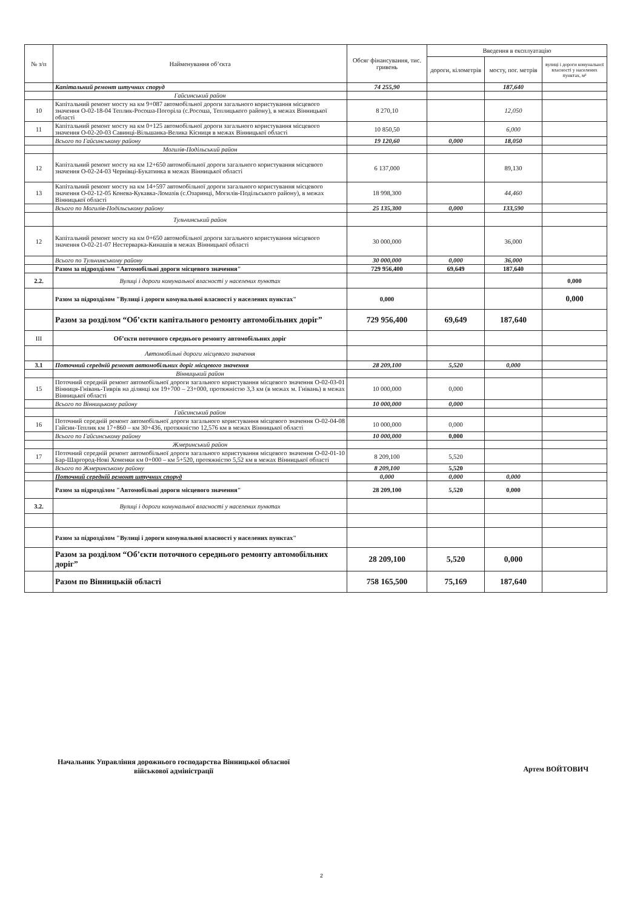| № з/п | Найменування об’єкта | Обсяг фінансування, тис. гривень | Введення в експлуатацію | | |
| --- | --- | --- | --- | --- | --- |
| | | | дороги, кілометрів | мосту, пог. метрів | вулиці і дороги комунальної власності у населених пунктах, м² |
| | Капітальний ремонт штучних споруд | 74 255,90 | | 187,640 | |
| | Гайсинський район | | | | |
| 10 | Капітальний ремонт мосту на км 9+087 автомобільної дороги загального користування місцевого значення О-02-18-04 Теплик-Росоша-Погоріла (с.Росоша, Теплицького району), в межах Вінницької області | 8 270,10 | | 12,050 | |
| 11 | Капітальний ремонт мосту на км 0+125 автомобільної дороги загального користування місцевого значення О-02-20-03 Савинці-Вільшанка-Велика Кісниця в межах Вінницької області | 10 850,50 | | 6,000 | |
| | Всього по Гайсинському району | 19 120,60 | 0,000 | 18,050 | |
| | Могилів-Подільський район | | | | |
| 12 | Капітальний ремонт мосту на км 12+650 автомобільної дороги загального користування місцевого значення О-02-24-03 Чернівці-Букатинка в межах Вінницької області | 6 137,000 | | 89,130 | |
| 13 | Капітальний ремонт мосту на км 14+597 автомобільної дороги загального користування місцевого значення О-02-12-05 Конева-Кукавка-Ломазів (с.Озаринці, Могилів-Подільського району), в межах Вінницької області | 18 998,300 | | 44,460 | |
| | Всього по Могилів-Подільському району | 25 135,300 | 0,000 | 133,590 | |
| | Тульчинський район | | | | |
| 12 | Капітальний ремонт мосту на км 0+650 автомобільної дороги загального користування місцевого значення О-02-21-07 Нестерварка-Кинашів в межах Вінницької області | 30 000,000 | | 36,000 | |
| | Всього по Тульчинському району | 30 000,000 | 0,000 | 36,000 | |
| | Разом за підрозділом "Автомобільні дороги місцевого значення" | 729 956,400 | 69,649 | 187,640 | |
| 2.2. | Вулиці і дороги комунальної власності у населених пунктах | | | | 0,000 |
| | Разом за підрозділом "Вулиці і дороги комунальної власності у населених пунктах" | 0,000 | | | 0,000 |
| | Разом за розділом “Об’єкти капітального ремонту автомобільних доріг” | 729 956,400 | 69,649 | 187,640 | |
| III | Об’єкти поточного середнього ремонту автомобільних доріг | | | | |
| | Автомобільні дороги місцевого значення | | | | |
| 3.1 | Поточний середній ремонт автомобільних доріг місцевого значення | 28 209,100 | 5,520 | 0,000 | |
| | Вінницький район | | | | |
| 15 | Поточний середній ремонт автомобільної дороги загального користування місцевого значення О-02-03-01 Вінниця-Гнівань-Тиврів на ділянці км 19+700 – 23+000, протяжністю 3,3 км (в межах м. Гнівань) в межах Вінницької області | 10 000,000 | 0,000 | | |
| | Всього по Вінницькому району | 10 000,000 | 0,000 | | |
| | Гайсинський район | | | | |
| 16 | Поточний середній ремонт автомобільної дороги загального користування місцевого значення О-02-04-08 Гайсин-Теплик км 17+860 – км 30+436, протяжністю 12,576 км в межах Вінницької області | 10 000,000 | 0,000 | | |
| | Всього по Гайсинському району | 10 000,000 | 0,000 | | |
| | Жмеринський район | | | | |
| 17 | Поточний середній ремонт автомобільної дороги загального користування місцевого значення О-02-01-10 Бар-Шаргород-Нові Хоменки км 0+000 – км 5+520, протяжністю 5,52 км в межах Вінницької області | 8 209,100 | 5,520 | | |
| | Всього по Жмеринському району | 8 209,100 | 5,520 | | |
| | Поточний середній ремонт штучних споруд | 0,000 | 0,000 | 0,000 | |
| | Разом за підрозділом "Автомобільні дороги місцевого значення" | 28 209,100 | 5,520 | 0,000 | |
| 3.2. | Вулиці і дороги комунальної власності у населених пунктах | | | | |
| | Разом за підрозділом "Вулиці і дороги комунальної власності у населених пунктах" | | | | |
| | Разом за розділом “Об’єкти поточного середнього ремонту автомобільних доріг” | 28 209,100 | 5,520 | 0,000 | |
| | Разом по Вінницькій області | 758 165,500 | 75,169 | 187,640 | |
Начальник Управління дорожнього господарства Вінницької обласної
військової адміністрації
Артем ВОЙТОВИЧ
2